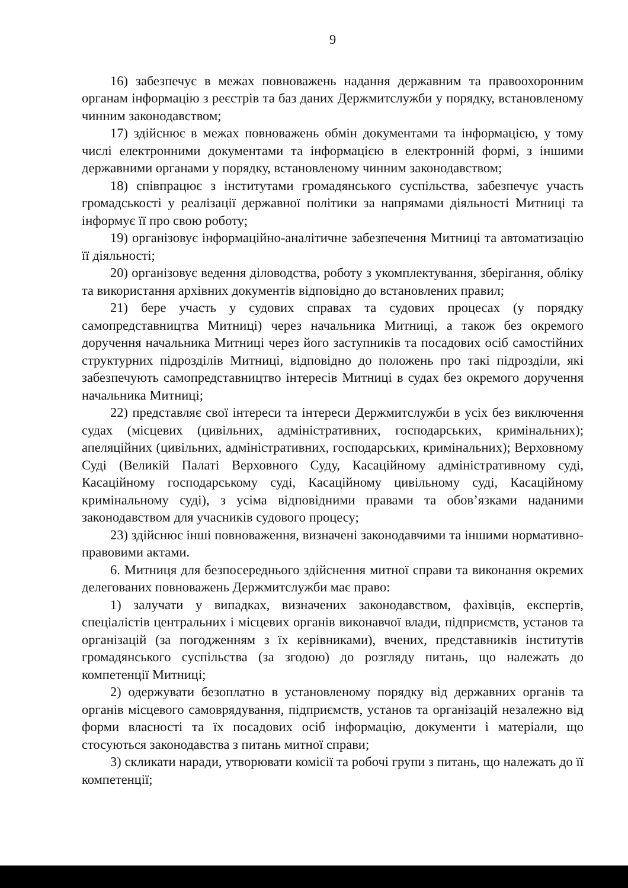9
16) забезпечує в межах повноважень надання державним та правоохоронним органам інформацію з реєстрів та баз даних Держмитслужби у порядку, встановленому чинним законодавством;
17) здійснює в межах повноважень обмін документами та інформацією, у тому числі електронними документами та інформацією в електронній формі, з іншими державними органами у порядку, встановленому чинним законодавством;
18) співпрацює з інститутами громадянського суспільства, забезпечує участь громадськості у реалізації державної політики за напрямами діяльності Митниці та інформує її про свою роботу;
19) організовує інформаційно-аналітичне забезпечення Митниці та автоматизацію її діяльності;
20) організовує ведення діловодства, роботу з укомплектування, зберігання, обліку та використання архівних документів відповідно до встановлених правил;
21) бере участь у судових справах та судових процесах (у порядку самопредставництва Митниці) через начальника Митниці, а також без окремого доручення начальника Митниці через його заступників та посадових осіб самостійних структурних підрозділів Митниці, відповідно до положень про такі підрозділи, які забезпечують самопредставництво інтересів Митниці в судах без окремого доручення начальника Митниці;
22) представляє свої інтереси та інтереси Держмитслужби в усіх без виключення судах (місцевих (цивільних, адміністративних, господарських, кримінальних); апеляційних (цивільних, адміністративних, господарських, кримінальних); Верховному Суді (Великій Палаті Верховного Суду, Касаційному адміністративному суді, Касаційному господарському суді, Касаційному цивільному суді, Касаційному кримінальному суді), з усіма відповідними правами та обов’язками наданими законодавством для учасників судового процесу;
23) здійснює інші повноваження, визначені законодавчими та іншими нормативно-правовими актами.
6. Митниця для безпосереднього здійснення митної справи та виконання окремих делегованих повноважень Держмитслужби має право:
1) залучати у випадках, визначених законодавством, фахівців, експертів, спеціалістів центральних і місцевих органів виконавчої влади, підприємств, установ та організацій (за погодженням з їх керівниками), вчених, представників інститутів громадянського суспільства (за згодою) до розгляду питань, що належать до компетенції Митниці;
2) одержувати безоплатно в установленому порядку від державних органів та органів місцевого самоврядування, підприємств, установ та організацій незалежно від форми власності та їх посадових осіб інформацію, документи і матеріали, що стосуються законодавства з питань митної справи;
3) скликати наради, утворювати комісії та робочі групи з питань, що належать до її компетенції;